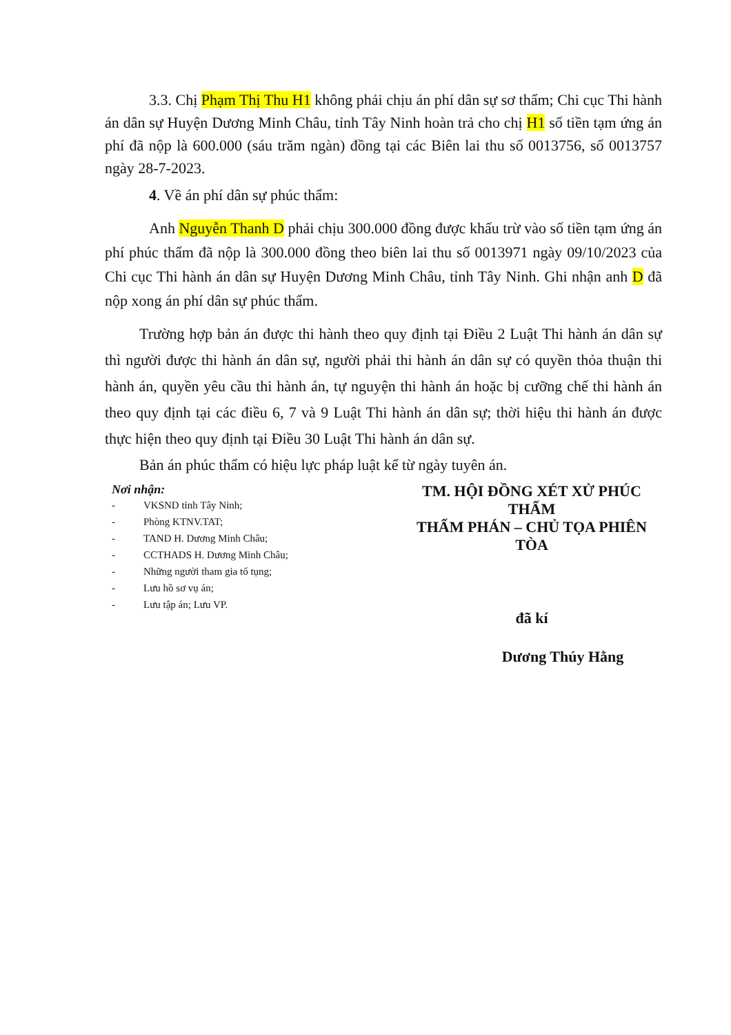3.3. Chị Phạm Thị Thu H1 không phải chịu án phí dân sự sơ thẩm; Chi cục Thi hành án dân sự Huyện Dương Minh Châu, tỉnh Tây Ninh hoàn trả cho chị H1 số tiền tạm ứng án phí đã nộp là 600.000 (sáu trăm ngàn) đồng tại các Biên lai thu số 0013756, số 0013757 ngày 28-7-2023.
4. Về án phí dân sự phúc thẩm:
Anh Nguyễn Thanh D phải chịu 300.000 đồng được khấu trừ vào số tiền tạm ứng án phí phúc thẩm đã nộp là 300.000 đồng theo biên lai thu số 0013971 ngày 09/10/2023 của Chi cục Thi hành án dân sự Huyện Dương Minh Châu, tỉnh Tây Ninh. Ghi nhận anh D đã nộp xong án phí dân sự phúc thẩm.
Trường hợp bản án được thi hành theo quy định tại Điều 2 Luật Thi hành án dân sự thì người được thi hành án dân sự, người phải thi hành án dân sự có quyền thỏa thuận thi hành án, quyền yêu cầu thi hành án, tự nguyện thi hành án hoặc bị cưỡng chế thi hành án theo quy định tại các điều 6, 7 và 9 Luật Thi hành án dân sự; thời hiệu thi hành án được thực hiện theo quy định tại Điều 30 Luật Thi hành án dân sự.
Bản án phúc thẩm có hiệu lực pháp luật kể từ ngày tuyên án.
Nơi nhận:
- VKSND tỉnh Tây Ninh;
- Phòng KTNV.TAT;
- TAND H. Dương Minh Châu;
- CCTHADS H. Dương Minh Châu;
- Những người tham gia tố tụng;
- Lưu hồ sơ vụ án;
- Lưu tập án; Lưu VP.
TM. HỘI ĐỒNG XÉT XỬ PHÚC THẨM
THẨM PHÁN – CHỦ TỌA PHIÊN TÒA
đã kí
Dương Thúy Hằng